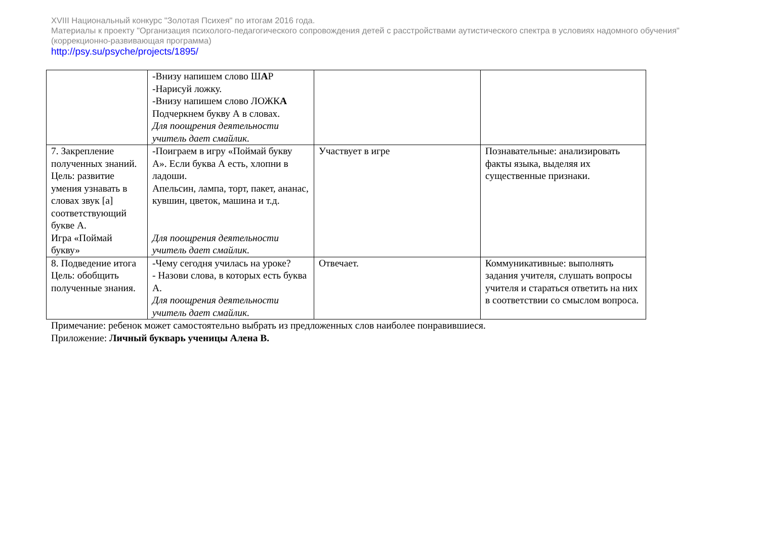XVIII Национальный конкурс "Золотая Психея" по итогам 2016 года.
Материалы к проекту "Организация психолого-педагогического сопровождения детей с расстройствами аутистического спектра в условиях надомного обучения" (коррекционно-развивающая программа)
http://psy.su/psyche/projects/1895/
| | -Внизу напишем слово Ш А Р -Нарисуй ложку. -Внизу напишем слово ЛОЖК А Подчеркнем букву А в словах. Для поощрения деятельности учитель дает смайлик. | | |
| 7. Закрепление полученных знаний. Цель: развитие умения узнавать в словах звук [а] соответствующий букве А. Игра «Поймай букву» | -Поиграем в игру «Поймай букву А». Если буква А есть, хлопни в ладоши. Апельсин, лампа, торт, пакет, ананас, кувшин, цветок, машина и т.д. Для поощрения деятельности учитель дает смайлик. | Участвует в игре | Познавательные: анализировать факты языка, выделяя их существенные признаки. |
| 8. Подведение итога Цель: обобщить полученные знания. | -Чему сегодня училась на уроке? - Назови слова, в которых есть буква А. Для поощрения деятельности учитель дает смайлик. | Отвечает. | Коммуникативные: выполнять задания учителя, слушать вопросы учителя и стараться ответить на них в соответствии со смыслом вопроса. |
Примечание: ребенок может самостоятельно выбрать из предложенных слов наиболее понравившиеся.
Приложение: Личный букварь ученицы Алена В.